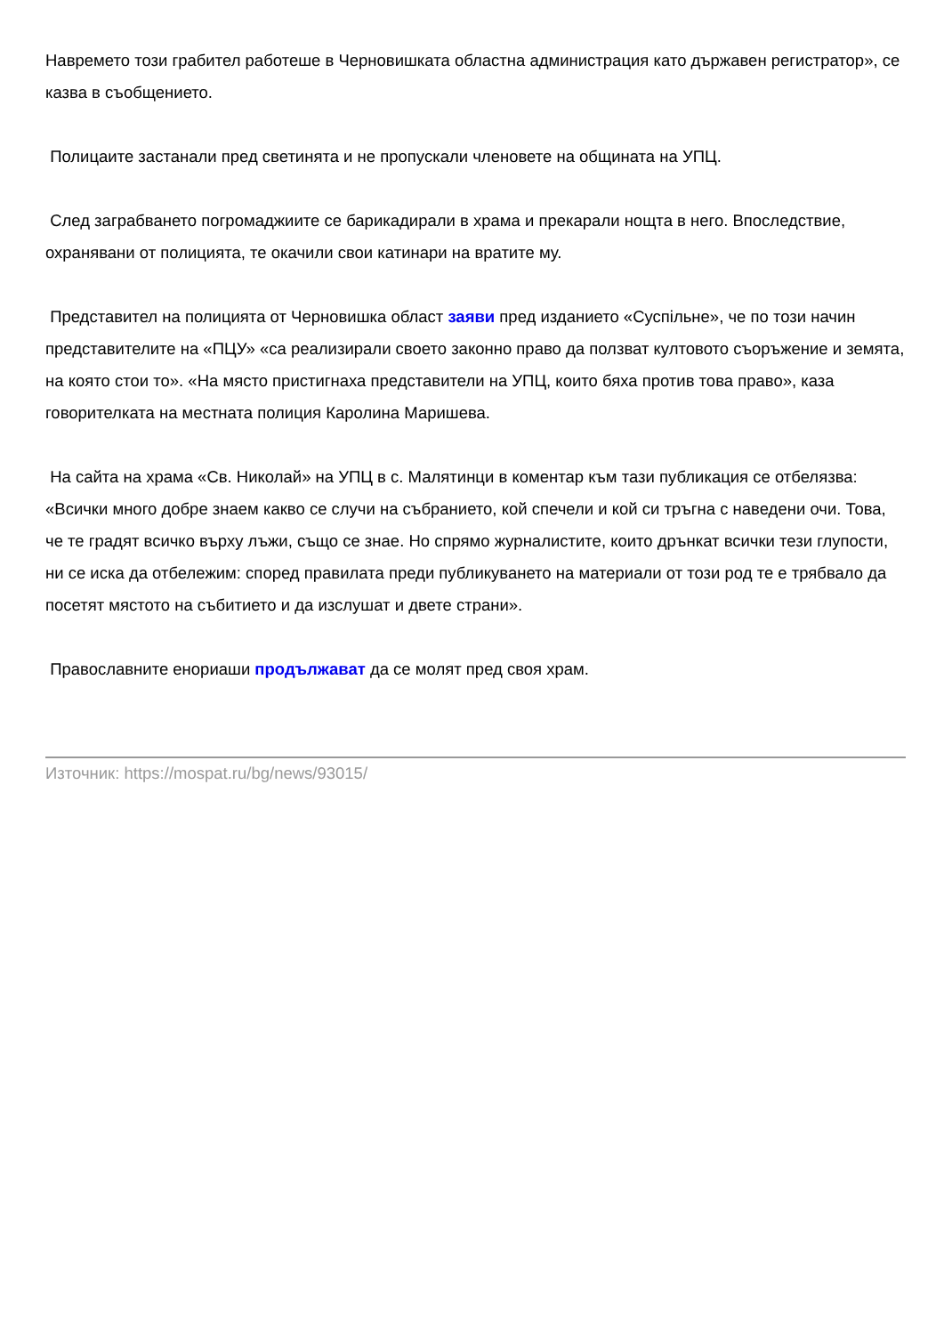Навремето този грабител работеше в Черновишката областна администрация като държавен регистратор», се казва в съобщението.
Полицаите застанали пред светинята и не пропускали членовете на общината на УПЦ.
След заграбването погромаджиите се барикадирали в храма и прекарали нощта в него. Впоследствие, охранявани от полицията, те окачили свои катинари на вратите му.
Представител на полицията от Черновишка област заяви пред изданието «Суспільне», че по този начин представителите на «ПЦУ» «са реализирали своето законно право да ползват култовото съоръжение и земята, на която стои то». «На място пристигнаха представители на УПЦ, които бяха против това право», каза говорителката на местната полиция Каролина Маришева.
На сайта на храма «Св. Николай» на УПЦ в с. Малятинци в коментар към тази публикация се отбелязва: «Всички много добре знаем какво се случи на събранието, кой спечели и кой си тръгна с наведени очи. Това, че те градят всичко върху лъжи, също се знае. Но спрямо журналистите, които дрънкат всички тези глупости, ни се иска да отбележим: според правилата преди публикуването на материали от този род те е трябвало да посетят мястото на събитието и да изслушат и двете страни».
Православните енориаши продължават да се молят пред своя храм.
Източник: https://mospat.ru/bg/news/93015/